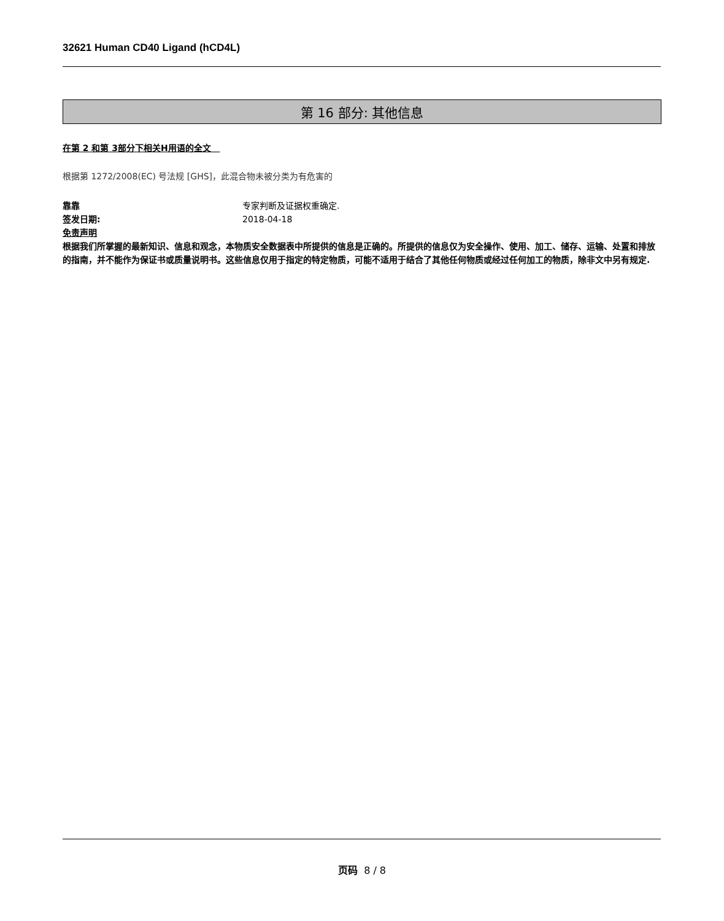32621 Human CD40 Ligand (hCD4L)
第 16 部分: 其他信息
在第 2 和第 3部分下相关H用语的全文
根据第 1272/2008(EC) 号法规 [GHS]，此混合物未被分类为有危害的
靠靠 专家判断及证据权重确定.
签发日期: 2018-04-18
免责声明
根据我们所掌握的最新知识、信息和观念，本物质安全数据表中所提供的信息是正确的。所提供的信息仅为安全操作、使用、加工、储存、运输、处置和排放的指南，并不能作为保证书或质量说明书。这些信息仅用于指定的特定物质，可能不适用于结合了其他任何物质或经过任何加工的物质，除非文中另有规定.
页码 8 / 8